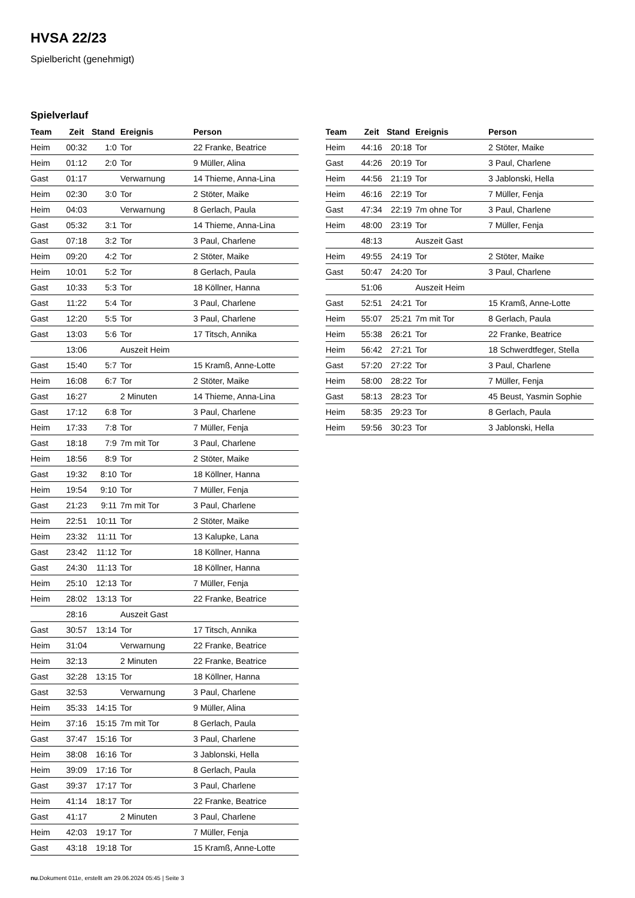HVSA 22/23
Spielbericht (genehmigt)
Spielverlauf
| Team | Zeit | Stand | Ereignis | Person |
| --- | --- | --- | --- | --- |
| Heim | 00:32 | 1:0 | Tor | 22 Franke, Beatrice |
| Heim | 01:12 | 2:0 | Tor | 9 Müller, Alina |
| Gast | 01:17 | | Verwarnung | 14 Thieme, Anna-Lina |
| Heim | 02:30 | 3:0 | Tor | 2 Stöter, Maike |
| Heim | 04:03 | | Verwarnung | 8 Gerlach, Paula |
| Gast | 05:32 | 3:1 | Tor | 14 Thieme, Anna-Lina |
| Gast | 07:18 | 3:2 | Tor | 3 Paul, Charlene |
| Heim | 09:20 | 4:2 | Tor | 2 Stöter, Maike |
| Heim | 10:01 | 5:2 | Tor | 8 Gerlach, Paula |
| Gast | 10:33 | 5:3 | Tor | 18 Köllner, Hanna |
| Gast | 11:22 | 5:4 | Tor | 3 Paul, Charlene |
| Gast | 12:20 | 5:5 | Tor | 3 Paul, Charlene |
| Gast | 13:03 | 5:6 | Tor | 17 Titsch, Annika |
| | 13:06 | | Auszeit Heim | |
| Gast | 15:40 | 5:7 | Tor | 15 Kramß, Anne-Lotte |
| Heim | 16:08 | 6:7 | Tor | 2 Stöter, Maike |
| Gast | 16:27 | | 2 Minuten | 14 Thieme, Anna-Lina |
| Gast | 17:12 | 6:8 | Tor | 3 Paul, Charlene |
| Heim | 17:33 | 7:8 | Tor | 7 Müller, Fenja |
| Gast | 18:18 | 7:9 | 7m mit Tor | 3 Paul, Charlene |
| Heim | 18:56 | 8:9 | Tor | 2 Stöter, Maike |
| Gast | 19:32 | 8:10 | Tor | 18 Köllner, Hanna |
| Heim | 19:54 | 9:10 | Tor | 7 Müller, Fenja |
| Gast | 21:23 | 9:11 | 7m mit Tor | 3 Paul, Charlene |
| Heim | 22:51 | 10:11 | Tor | 2 Stöter, Maike |
| Heim | 23:32 | 11:11 | Tor | 13 Kalupke, Lana |
| Gast | 23:42 | 11:12 | Tor | 18 Köllner, Hanna |
| Gast | 24:30 | 11:13 | Tor | 18 Köllner, Hanna |
| Heim | 25:10 | 12:13 | Tor | 7 Müller, Fenja |
| Heim | 28:02 | 13:13 | Tor | 22 Franke, Beatrice |
| | 28:16 | | Auszeit Gast | |
| Gast | 30:57 | 13:14 | Tor | 17 Titsch, Annika |
| Heim | 31:04 | | Verwarnung | 22 Franke, Beatrice |
| Heim | 32:13 | | 2 Minuten | 22 Franke, Beatrice |
| Gast | 32:28 | 13:15 | Tor | 18 Köllner, Hanna |
| Gast | 32:53 | | Verwarnung | 3 Paul, Charlene |
| Heim | 35:33 | 14:15 | Tor | 9 Müller, Alina |
| Heim | 37:16 | 15:15 | 7m mit Tor | 8 Gerlach, Paula |
| Gast | 37:47 | 15:16 | Tor | 3 Paul, Charlene |
| Heim | 38:08 | 16:16 | Tor | 3 Jablonski, Hella |
| Heim | 39:09 | 17:16 | Tor | 8 Gerlach, Paula |
| Gast | 39:37 | 17:17 | Tor | 3 Paul, Charlene |
| Heim | 41:14 | 18:17 | Tor | 22 Franke, Beatrice |
| Gast | 41:17 | | 2 Minuten | 3 Paul, Charlene |
| Heim | 42:03 | 19:17 | Tor | 7 Müller, Fenja |
| Gast | 43:18 | 19:18 | Tor | 15 Kramß, Anne-Lotte |
| Team | Zeit | Stand | Ereignis | Person |
| --- | --- | --- | --- | --- |
| Heim | 44:16 | 20:18 | Tor | 2 Stöter, Maike |
| Gast | 44:26 | 20:19 | Tor | 3 Paul, Charlene |
| Heim | 44:56 | 21:19 | Tor | 3 Jablonski, Hella |
| Heim | 46:16 | 22:19 | Tor | 7 Müller, Fenja |
| Gast | 47:34 | 22:19 | 7m ohne Tor | 3 Paul, Charlene |
| Heim | 48:00 | 23:19 | Tor | 7 Müller, Fenja |
| | 48:13 | | Auszeit Gast | |
| Heim | 49:55 | 24:19 | Tor | 2 Stöter, Maike |
| Gast | 50:47 | 24:20 | Tor | 3 Paul, Charlene |
| | 51:06 | | Auszeit Heim | |
| Gast | 52:51 | 24:21 | Tor | 15 Kramß, Anne-Lotte |
| Heim | 55:07 | 25:21 | 7m mit Tor | 8 Gerlach, Paula |
| Heim | 55:38 | 26:21 | Tor | 22 Franke, Beatrice |
| Heim | 56:42 | 27:21 | Tor | 18 Schwerdtfeger, Stella |
| Gast | 57:20 | 27:22 | Tor | 3 Paul, Charlene |
| Heim | 58:00 | 28:22 | Tor | 7 Müller, Fenja |
| Gast | 58:13 | 28:23 | Tor | 45 Beust, Yasmin Sophie |
| Heim | 58:35 | 29:23 | Tor | 8 Gerlach, Paula |
| Heim | 59:56 | 30:23 | Tor | 3 Jablonski, Hella |
nu.Dokument 011e, erstellt am 29.06.2024 05:45 | Seite 3